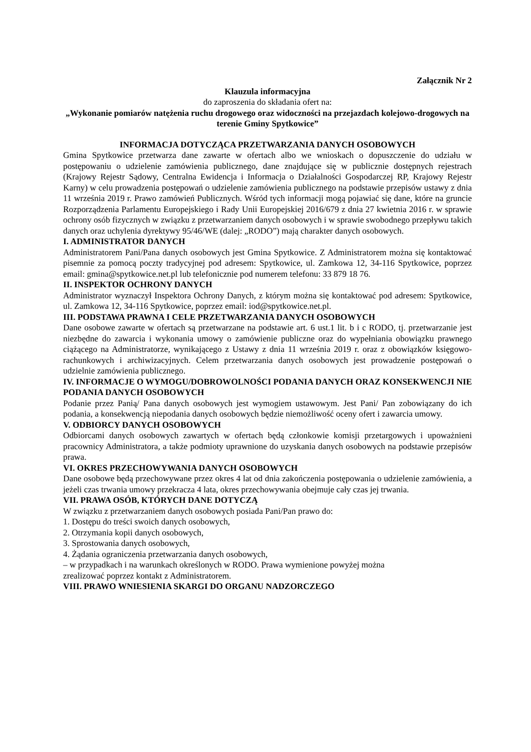Załącznik Nr 2
Klauzula informacyjna
do zaproszenia do składania ofert na:
„Wykonanie pomiarów natężenia ruchu drogowego oraz widoczności na przejazdach kolejowo-drogowych na terenie Gminy Spytkowice”
INFORMACJA DOTYCZĄCA PRZETWARZANIA DANYCH OSOBOWYCH
Gmina Spytkowice przetwarza dane zawarte w ofertach albo we wnioskach o dopuszczenie do udziału w postępowaniu o udzielenie zamówienia publicznego, dane znajdujące się w publicznie dostępnych rejestrach (Krajowy Rejestr Sądowy, Centralna Ewidencja i Informacja o Działalności Gospodarczej RP, Krajowy Rejestr Karny) w celu prowadzenia postępowań o udzielenie zamówienia publicznego na podstawie przepisów ustawy z dnia 11 września 2019 r. Prawo zamówień Publicznych. Wśród tych informacji mogą pojawiać się dane, które na gruncie Rozporządzenia Parlamentu Europejskiego i Rady Unii Europejskiej 2016/679 z dnia 27 kwietnia 2016 r. w sprawie ochrony osób fizycznych w związku z przetwarzaniem danych osobowych i w sprawie swobodnego przepływu takich danych oraz uchylenia dyrektywy 95/46/WE (dalej: „RODO”) mają charakter danych osobowych.
I. ADMINISTRATOR DANYCH
Administratorem Pani/Pana danych osobowych jest Gmina Spytkowice. Z Administratorem można się kontaktować pisemnie za pomocą poczty tradycyjnej pod adresem: Spytkowice, ul. Zamkowa 12, 34-116 Spytkowice, poprzez email: gmina@spytkowice.net.pl lub telefonicznie pod numerem telefonu: 33 879 18 76.
II. INSPEKTOR OCHRONY DANYCH
Administrator wyznaczył Inspektora Ochrony Danych, z którym można się kontaktować pod adresem: Spytkowice, ul. Zamkowa 12, 34-116 Spytkowice, poprzez email: iod@spytkowice.net.pl.
III. PODSTAWA PRAWNA I CELE PRZETWARZANIA DANYCH OSOBOWYCH
Dane osobowe zawarte w ofertach są przetwarzane na podstawie art. 6 ust.1 lit. b i c RODO, tj. przetwarzanie jest niezbędne do zawarcia i wykonania umowy o zamówienie publiczne oraz do wypełniania obowiązku prawnego ciążącego na Administratorze, wynikającego z Ustawy z dnia 11 września 2019 r. oraz z obowiązków księgowo-rachunkowych i archiwizacyjnych. Celem przetwarzania danych osobowych jest prowadzenie postępowań o udzielnie zamówienia publicznego.
IV. INFORMACJE O WYMOGU/DOBROWOLNOŚCI PODANIA DANYCH ORAZ KONSEKWENCJI NIE PODANIA DANYCH OSOBOWYCH
Podanie przez Panią/ Pana danych osobowych jest wymogiem ustawowym. Jest Pani/ Pan zobowiązany do ich podania, a konsekwencją niepodania danych osobowych będzie niemożliwość oceny ofert i zawarcia umowy.
V. ODBIORCY DANYCH OSOBOWYCH
Odbiorcami danych osobowych zawartych w ofertach będą członkowie komisji przetargowych i upoważnieni pracownicy Administratora, a także podmioty uprawnione do uzyskania danych osobowych na podstawie przepisów prawa.
VI. OKRES PRZECHOWYWANIA DANYCH OSOBOWYCH
Dane osobowe będą przechowywane przez okres 4 lat od dnia zakończenia postępowania o udzielenie zamówienia, a jeżeli czas trwania umowy przekracza 4 lata, okres przechowywania obejmuje cały czas jej trwania.
VII. PRAWA OSÓB, KTÓRYCH DANE DOTYCZĄ
W związku z przetwarzaniem danych osobowych posiada Pani/Pan prawo do:
1. Dostępu do treści swoich danych osobowych,
2. Otrzymania kopii danych osobowych,
3. Sprostowania danych osobowych,
4. Żądania ograniczenia przetwarzania danych osobowych,
– w przypadkach i na warunkach określonych w RODO. Prawa wymienione powyżej można
zrealizować poprzez kontakt z Administratorem.
VIII. PRAWO WNIESIENIA SKARGI DO ORGANU NADZORCZEGO